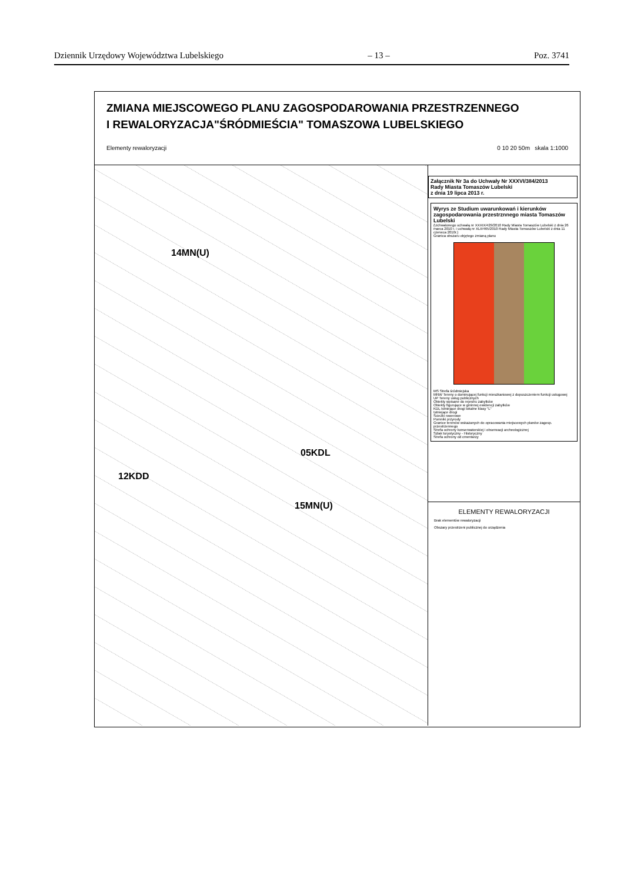Dziennik Urzędowy Województwa Lubelskiego – 13 – Poz. 3741
ZMIANA MIEJSCOWEGO PLANU ZAGOSPODAROWANIA PRZESTRZENNEGO
I REWALORYZACJA"ŚRÓDMIEŚCIA" TOMASZOWA LUBELSKIEGO
Elementy rewaloryzacji 0 10 20 50m skala 1:1000
14MN(U)
15MN(U)
05KDL
12KDD
Załącznik Nr 3a do Uchwały Nr XXXVI/384/2013
Rady Miasta Tomaszów Lubelski
z dnia 19 lipca 2013 r.
Wyrys ze Studium uwarunkowań i kierunków zagospodarowania przestrznnego miasta Tomaszów Lubelski
(Uchwalonego uchwałą nr XXXIX/429/2010 Rady Miasta Tomaszów Lubelski z dnia 26 marca 2010 r. i uchwałą nr XLII/465/2010 Rady Miasta Tomaszów Lubelski z dnia 11 czerwca 2010r.)
Granica obszaru objętego zmianą planu
MS Strefa śródmiejska
MNW Tereny o dominującej funkcji mieszkaniowej z dopuszczeniem funkcji usługowej
UP Tereny usług publicznych
Obiekty wpisane do rejestru zabytków
Obiekty figurujące w gminnej ewidencji zabytków
KDL Istniejące drogi lokalne klasy "L"
Istniejące drogi
Ścieżki rowerowe
Pomniki przyrody
Granice terenów wskazanych do opracowania miejscowych planów zagosp. przestrzennego
Strefa ochrony konserwatorskiej i obserwacji archeologicznej
Szlak turystyczny - Historyczny
Strefa ochrony od cmentarzy
ELEMENTY REWALORYZACJI
Brak elementów rewaloryzacji
Obszary przestrzeni publicznej do urządzenia